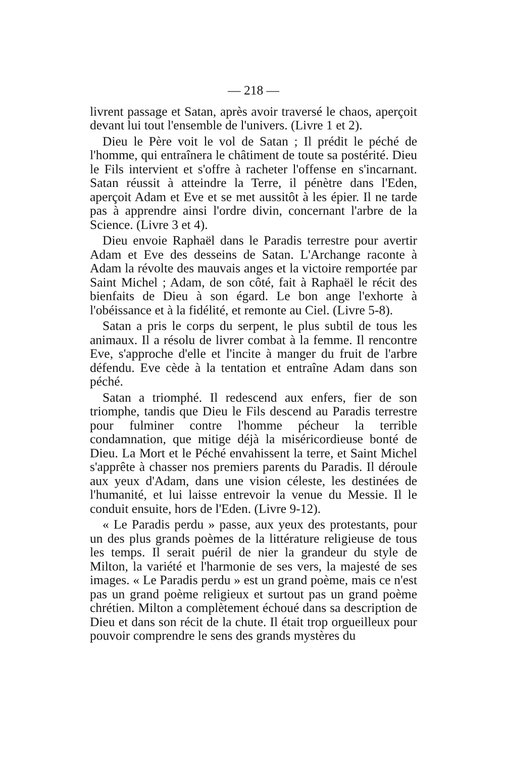— 218 —
livrent passage et Satan, après avoir traversé le chaos, aperçoit devant lui tout l'ensemble de l'univers. (Livre 1 et 2).
Dieu le Père voit le vol de Satan ; Il prédit le péché de l'homme, qui entraînera le châtiment de toute sa postérité. Dieu le Fils intervient et s'offre à racheter l'offense en s'incarnant. Satan réussit à atteindre la Terre, il pénètre dans l'Eden, aperçoit Adam et Eve et se met aussitôt à les épier. Il ne tarde pas à apprendre ainsi l'ordre divin, concernant l'arbre de la Science. (Livre 3 et 4).
Dieu envoie Raphaël dans le Paradis terrestre pour avertir Adam et Eve des desseins de Satan. L'Archange raconte à Adam la révolte des mauvais anges et la victoire remportée par Saint Michel ; Adam, de son côté, fait à Raphaël le récit des bienfaits de Dieu à son égard. Le bon ange l'exhorte à l'obéissance et à la fidélité, et remonte au Ciel. (Livre 5-8).
Satan a pris le corps du serpent, le plus subtil de tous les animaux. Il a résolu de livrer combat à la femme. Il rencontre Eve, s'approche d'elle et l'incite à manger du fruit de l'arbre défendu. Eve cède à la tentation et entraîne Adam dans son péché.
Satan a triomphé. Il redescend aux enfers, fier de son triomphe, tandis que Dieu le Fils descend au Paradis terrestre pour fulminer contre l'homme pécheur la terrible condamnation, que mitige déjà la miséricordieuse bonté de Dieu. La Mort et le Péché envahissent la terre, et Saint Michel s'apprête à chasser nos premiers parents du Paradis. Il déroule aux yeux d'Adam, dans une vision céleste, les destinées de l'humanité, et lui laisse entrevoir la venue du Messie. Il le conduit ensuite, hors de l'Eden. (Livre 9-12).
« Le Paradis perdu » passe, aux yeux des protestants, pour un des plus grands poèmes de la littérature religieuse de tous les temps. Il serait puéril de nier la grandeur du style de Milton, la variété et l'harmonie de ses vers, la majesté de ses images. « Le Paradis perdu » est un grand poème, mais ce n'est pas un grand poème religieux et surtout pas un grand poème chrétien. Milton a complètement échoué dans sa description de Dieu et dans son récit de la chute. Il était trop orgueilleux pour pouvoir comprendre le sens des grands mystères du